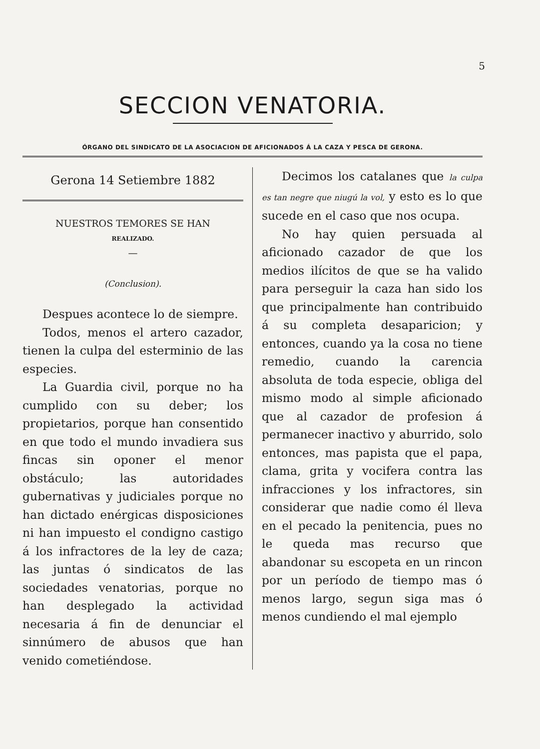5
SECCION VENATORIA.
ÓRGANO DEL SINDICATO DE LA ASOCIACION DE AFICIONADOS Á LA CAZA Y PESCA DE GERONA.
Gerona 14 Setiembre 1882
NUESTROS TEMORES SE HAN
REALIZADO.
—
(Conclusion).
Despues acontece lo de siempre.
Todos, menos el artero cazador, tienen la culpa del esterminio de las especies.
La Guardia civil, porque no ha cumplido con su deber; los propietarios, porque han consentido en que todo el mundo invadiera sus fincas sin oponer el menor obstáculo; las autoridades gubernativas y judiciales porque no han dictado enérgicas disposiciones ni han impuesto el condigno castigo á los infractores de la ley de caza; las juntas ó sindicatos de las sociedades venatorias, porque no han desplegado la actividad necesaria á fin de denunciar el sinnúmero de abusos que han venido cometiéndose.
Decimos los catalanes que la culpa es tan negre que niugú la vol, y esto es lo que sucede en el caso que nos ocupa.
No hay quien persuada al aficionado cazador de que los medios ilícitos de que se ha valido para perseguir la caza han sido los que principalmente han contribuido á su completa desaparicion; y entonces, cuando ya la cosa no tiene remedio, cuando la carencia absoluta de toda especie, obliga del mismo modo al simple aficionado que al cazador de profesion á permanecer inactivo y aburrido, solo entonces, mas papista que el papa, clama, grita y vocifera contra las infracciones y los infractores, sin considerar que nadie como él lleva en el pecado la penitencia, pues no le queda mas recurso que abandonar su escopeta en un rincon por un período de tiempo mas ó menos largo, segun siga mas ó menos cundiendo el mal ejemplo